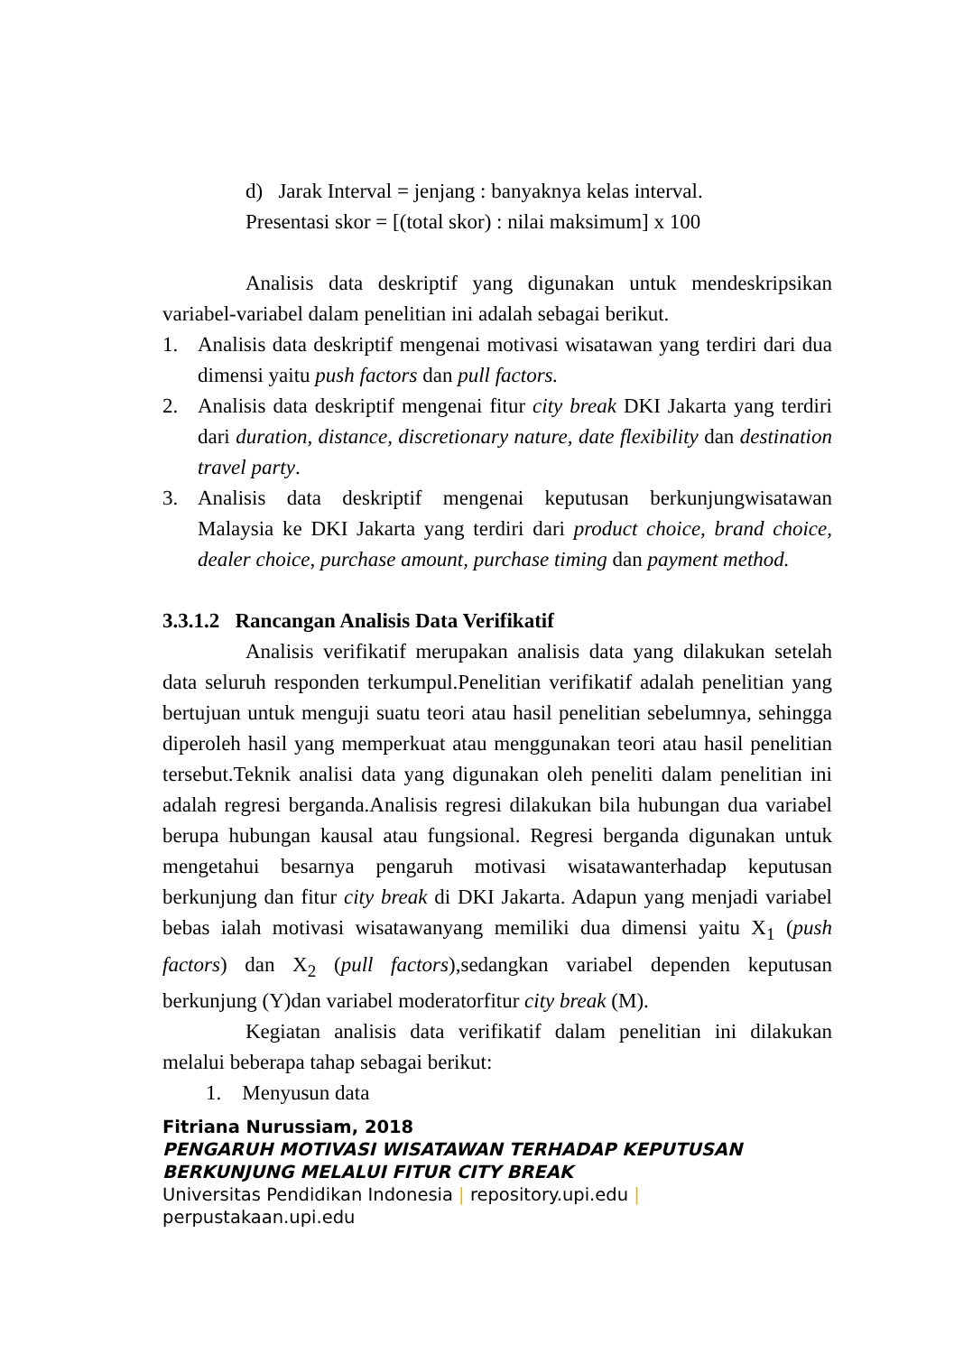d) Jarak Interval = jenjang : banyaknya kelas interval.
Presentasi skor = [(total skor) : nilai maksimum] x 100
Analisis data deskriptif yang digunakan untuk mendeskripsikan variabel-variabel dalam penelitian ini adalah sebagai berikut.
1. Analisis data deskriptif mengenai motivasi wisatawan yang terdiri dari dua dimensi yaitu push factors dan pull factors.
2. Analisis data deskriptif mengenai fitur city break DKI Jakarta yang terdiri dari duration, distance, discretionary nature, date flexibility dan destination travel party.
3. Analisis data deskriptif mengenai keputusan berkunjungwisatawan Malaysia ke DKI Jakarta yang terdiri dari product choice, brand choice, dealer choice, purchase amount, purchase timing dan payment method.
3.3.1.2 Rancangan Analisis Data Verifikatif
Analisis verifikatif merupakan analisis data yang dilakukan setelah data seluruh responden terkumpul.Penelitian verifikatif adalah penelitian yang bertujuan untuk menguji suatu teori atau hasil penelitian sebelumnya, sehingga diperoleh hasil yang memperkuat atau menggunakan teori atau hasil penelitian tersebut.Teknik analisi data yang digunakan oleh peneliti dalam penelitian ini adalah regresi berganda.Analisis regresi dilakukan bila hubungan dua variabel berupa hubungan kausal atau fungsional. Regresi berganda digunakan untuk mengetahui besarnya pengaruh motivasi wisatawanterhadap keputusan berkunjung dan fitur city break di DKI Jakarta. Adapun yang menjadi variabel bebas ialah motivasi wisatawanyang memiliki dua dimensi yaitu X<sub>1</sub> (push factors) dan X<sub>2</sub> (pull factors),sedangkan variabel dependen keputusan berkunjung (Y)dan variabel moderatorfitur city break (M).
Kegiatan analisis data verifikatif dalam penelitian ini dilakukan melalui beberapa tahap sebagai berikut:
1. Menyusun data
Fitriana Nurussiam, 2018
PENGARUH MOTIVASI WISATAWAN TERHADAP KEPUTUSAN
BERKUNJUNG MELALUI FITUR CITY BREAK
Universitas Pendidikan Indonesia | repository.upi.edu |
perpustakaan.upi.edu